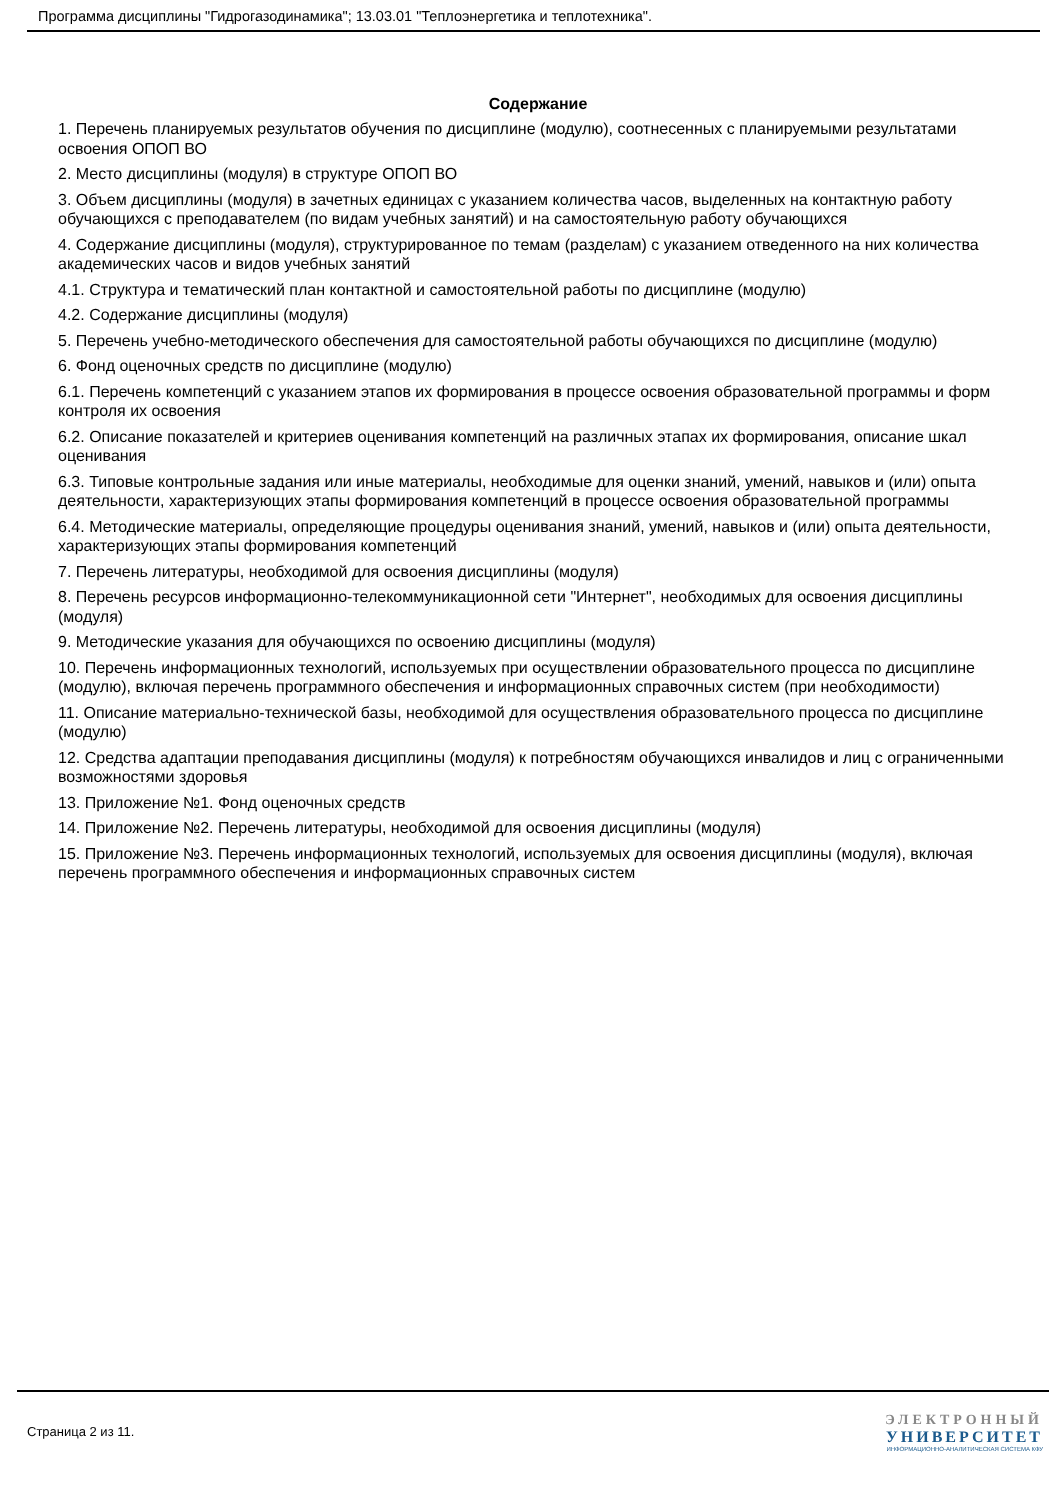Программа дисциплины "Гидрогазодинамика"; 13.03.01 "Теплоэнергетика и теплотехника".
Содержание
1. Перечень планируемых результатов обучения по дисциплине (модулю), соотнесенных с планируемыми результатами освоения ОПОП ВО
2. Место дисциплины (модуля) в структуре ОПОП ВО
3. Объем дисциплины (модуля) в зачетных единицах с указанием количества часов, выделенных на контактную работу обучающихся с преподавателем (по видам учебных занятий) и на самостоятельную работу обучающихся
4. Содержание дисциплины (модуля), структурированное по темам (разделам) с указанием отведенного на них количества академических часов и видов учебных занятий
4.1. Структура и тематический план контактной и самостоятельной работы по дисциплине (модулю)
4.2. Содержание дисциплины (модуля)
5. Перечень учебно-методического обеспечения для самостоятельной работы обучающихся по дисциплине (модулю)
6. Фонд оценочных средств по дисциплине (модулю)
6.1. Перечень компетенций с указанием этапов их формирования в процессе освоения образовательной программы и форм контроля их освоения
6.2. Описание показателей и критериев оценивания компетенций на различных этапах их формирования, описание шкал оценивания
6.3. Типовые контрольные задания или иные материалы, необходимые для оценки знаний, умений, навыков и (или) опыта деятельности, характеризующих этапы формирования компетенций в процессе освоения образовательной программы
6.4. Методические материалы, определяющие процедуры оценивания знаний, умений, навыков и (или) опыта деятельности, характеризующих этапы формирования компетенций
7. Перечень литературы, необходимой для освоения дисциплины (модуля)
8. Перечень ресурсов информационно-телекоммуникационной сети "Интернет", необходимых для освоения дисциплины (модуля)
9. Методические указания для обучающихся по освоению дисциплины (модуля)
10. Перечень информационных технологий, используемых при осуществлении образовательного процесса по дисциплине (модулю), включая перечень программного обеспечения и информационных справочных систем (при необходимости)
11. Описание материально-технической базы, необходимой для осуществления образовательного процесса по дисциплине (модулю)
12. Средства адаптации преподавания дисциплины (модуля) к потребностям обучающихся инвалидов и лиц с ограниченными возможностями здоровья
13. Приложение №1. Фонд оценочных средств
14. Приложение №2. Перечень литературы, необходимой для освоения дисциплины (модуля)
15. Приложение №3. Перечень информационных технологий, используемых для освоения дисциплины (модуля), включая перечень программного обеспечения и информационных справочных систем
Страница 2 из 11.
ЭЛЕКТРОННЫЙ
УНИВЕРСИТЕТ
ИНФОРМАЦИОННО-АНАЛИТИЧЕСКАЯ СИСТЕМА КФУ